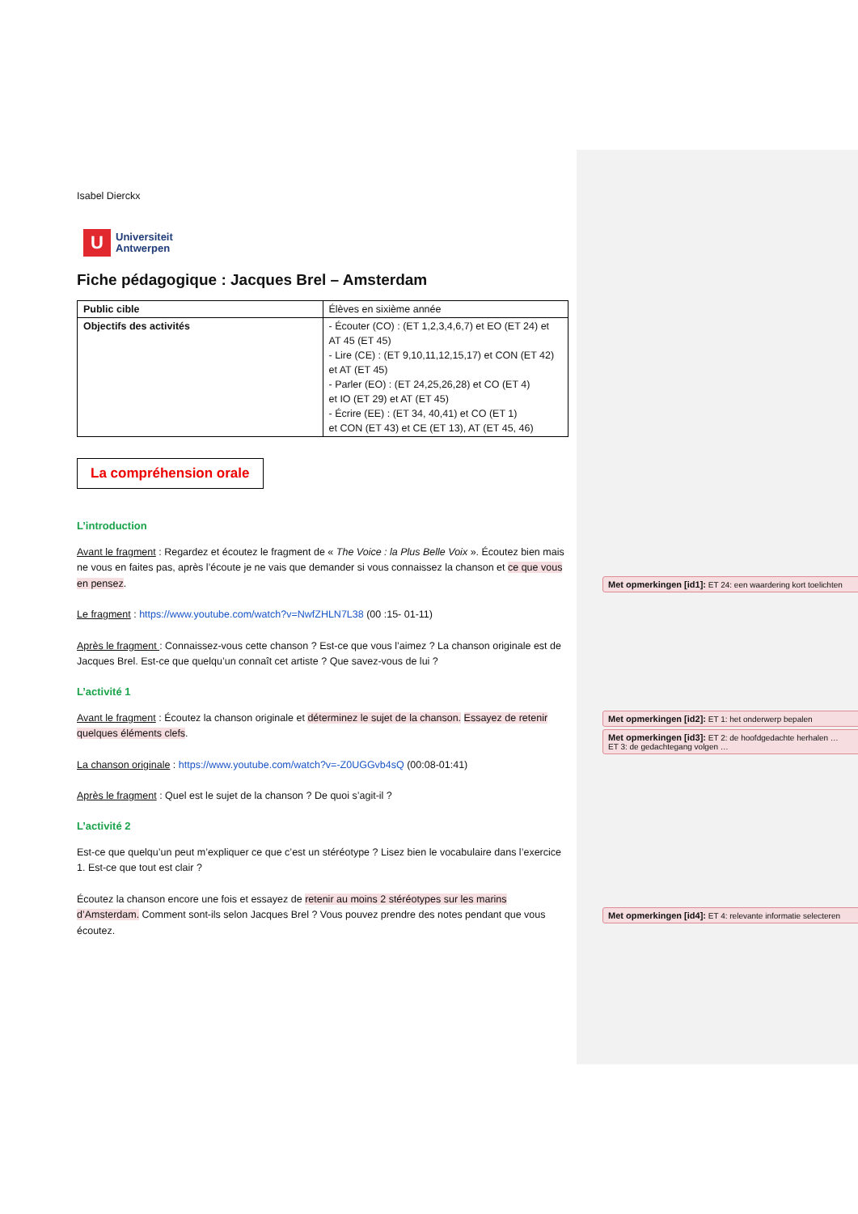Isabel Dierckx
U
Universiteit
Antwerpen
Fiche pédagogique : Jacques Brel – Amsterdam
| Public cible | Élèves en sixième année |
| Objectifs des activités | - Écouter (CO) : (ET 1,2,3,4,6,7) et EO (ET 24) et AT 45 (ET 45) - Lire (CE) : (ET 9,10,11,12,15,17) et CON (ET 42) et AT (ET 45) - Parler (EO) : (ET 24,25,26,28) et CO (ET 4) et IO (ET 29) et AT (ET 45) - Écrire (EE) : (ET 34, 40,41) et CO (ET 1) et CON (ET 43) et CE (ET 13), AT (ET 45, 46) |
La compréhension orale
L’introduction
Avant le fragment : Regardez et écoutez le fragment de « The Voice : la Plus Belle Voix ». Écoutez bien mais ne vous en faites pas, après l’écoute je ne vais que demander si vous connaissez la chanson et ce que vous en pensez.
Le fragment : https://www.youtube.com/watch?v=NwfZHLN7L38 (00 :15- 01-11)
Après le fragment : Connaissez-vous cette chanson ? Est-ce que vous l’aimez ? La chanson originale est de Jacques Brel. Est-ce que quelqu’un connaît cet artiste ? Que savez-vous de lui ?
L’activité 1
Avant le fragment : Écoutez la chanson originale et déterminez le sujet de la chanson. Essayez de retenir quelques éléments clefs.
La chanson originale : https://www.youtube.com/watch?v=-Z0UGGvb4sQ (00:08-01:41)
Après le fragment : Quel est le sujet de la chanson ? De quoi s’agit-il ?
L’activité 2
Est-ce que quelqu’un peut m’expliquer ce que c’est un stéréotype ? Lisez bien le vocabulaire dans l’exercice 1. Est-ce que tout est clair ?
Écoutez la chanson encore une fois et essayez de retenir au moins 2 stéréotypes sur les marins d’Amsterdam. Comment sont-ils selon Jacques Brel ? Vous pouvez prendre des notes pendant que vous écoutez.
Met opmerkingen [id1]: ET 24: een waardering kort toelichten
Met opmerkingen [id2]: ET 1: het onderwerp bepalen
Met opmerkingen [id3]: ET 2: de hoofdgedachte herhalen …
ET 3: de gedachtegang volgen …
Met opmerkingen [id4]: ET 4: relevante informatie selecteren